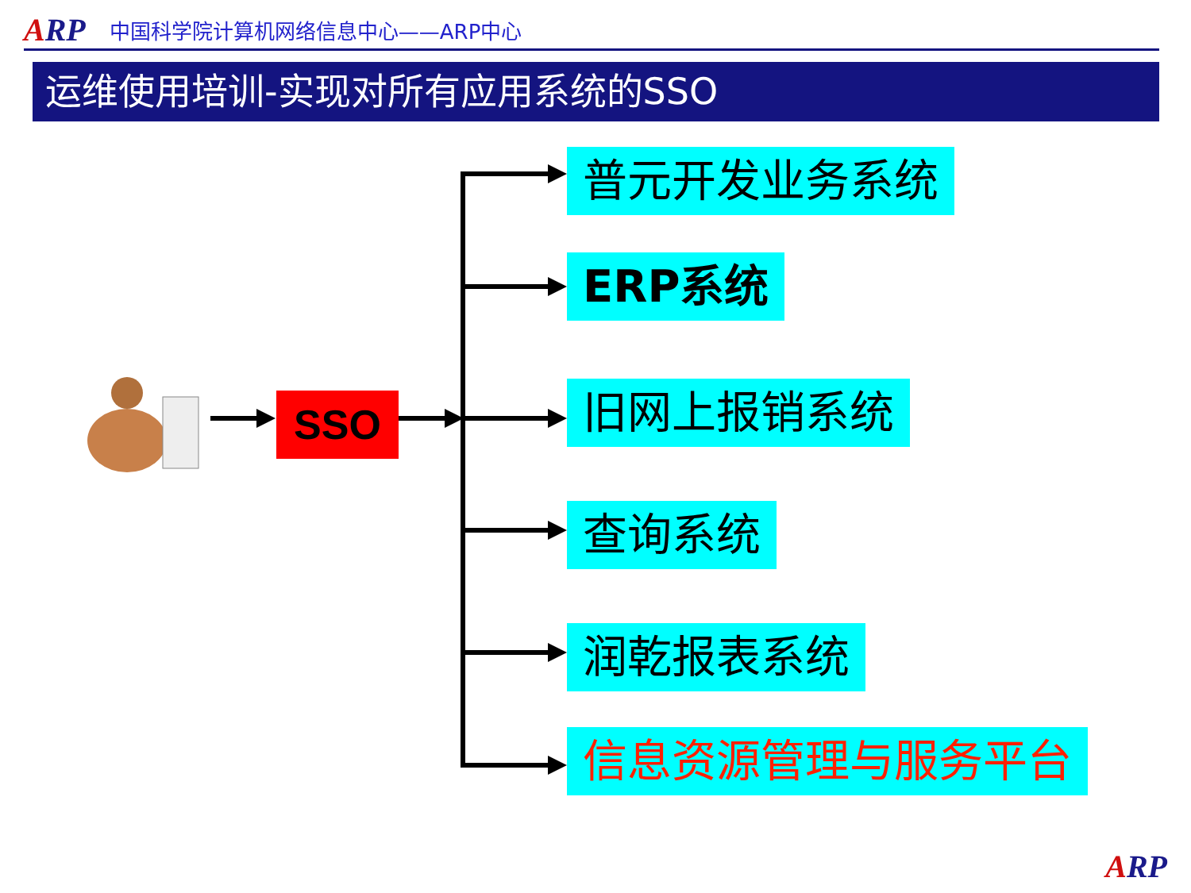ARP 中国科学院计算机网络信息中心——ARP中心
运维使用培训-实现对所有应用系统的SSO
SSO
普元开发业务系统
ERP系统
旧网上报销系统
查询系统
润乾报表系统
信息资源管理与服务平台
ARP